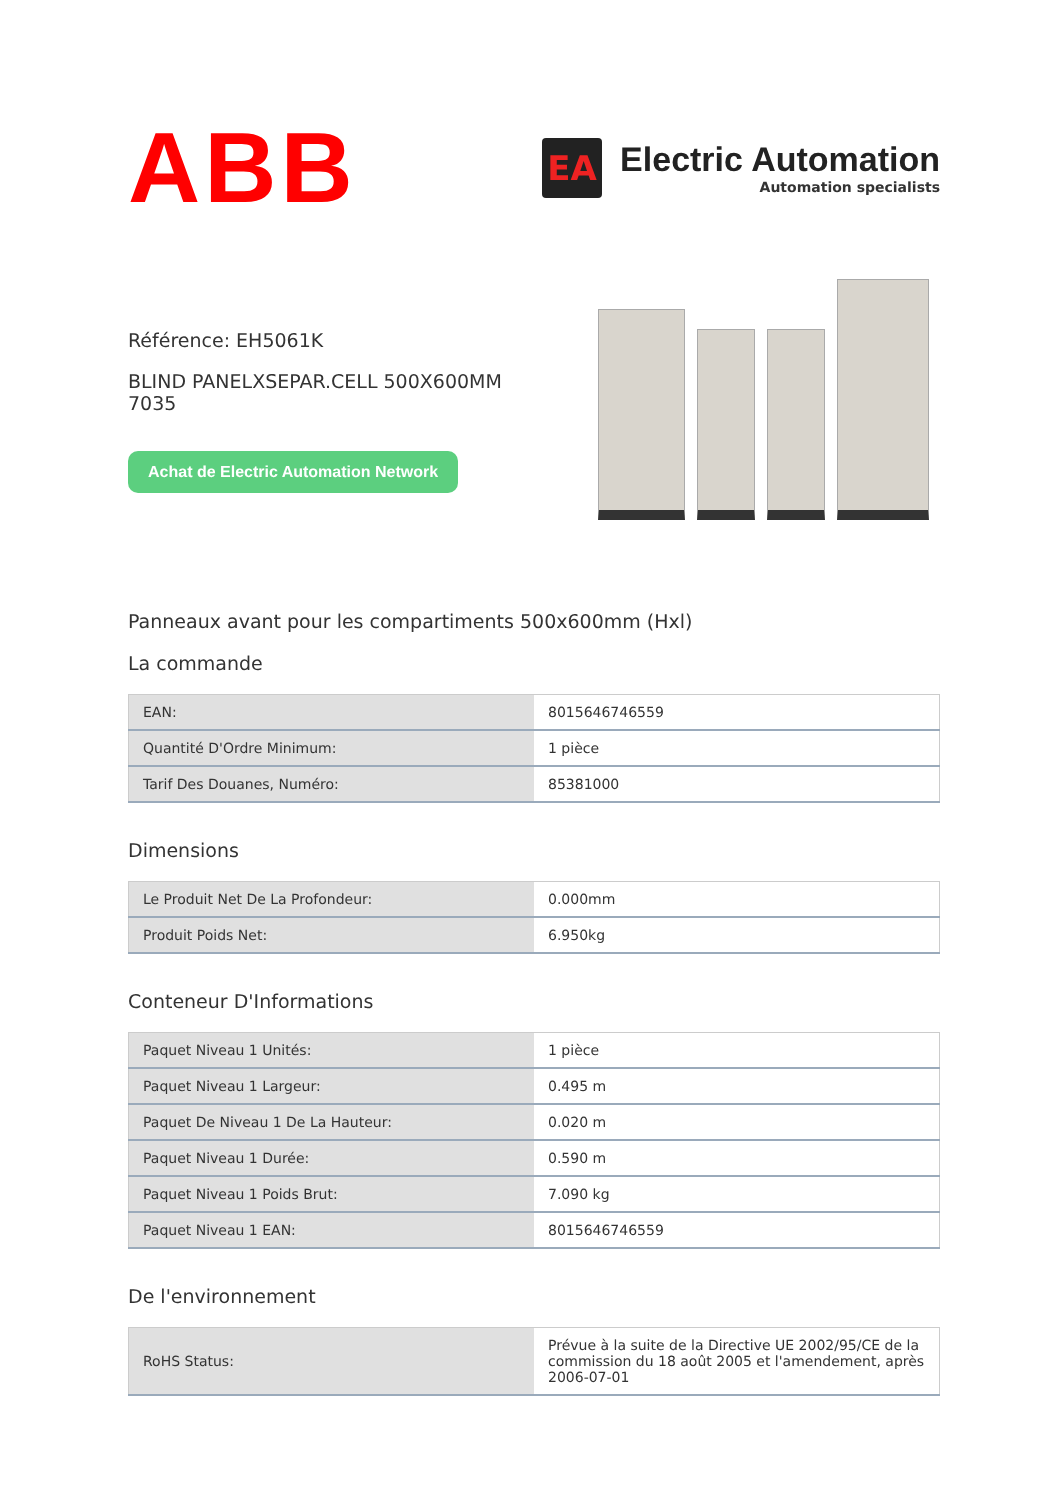ABB
EA
Electric Automation
Automation specialists
Référence: EH5061K
BLIND PANELXSEPAR.CELL 500X600MM 7035
Achat de Electric Automation Network
Panneaux avant pour les compartiments 500x600mm (Hxl)
La commande
| EAN: | 8015646746559 |
| Quantité D'Ordre Minimum: | 1 pièce |
| Tarif Des Douanes, Numéro: | 85381000 |
Dimensions
| Le Produit Net De La Profondeur: | 0.000mm |
| Produit Poids Net: | 6.950kg |
Conteneur D'Informations
| Paquet Niveau 1 Unités: | 1 pièce |
| Paquet Niveau 1 Largeur: | 0.495 m |
| Paquet De Niveau 1 De La Hauteur: | 0.020 m |
| Paquet Niveau 1 Durée: | 0.590 m |
| Paquet Niveau 1 Poids Brut: | 7.090 kg |
| Paquet Niveau 1 EAN: | 8015646746559 |
De l'environnement
| RoHS Status: | Prévue à la suite de la Directive UE 2002/95/CE de la commission du 18 août 2005 et l'amendement, après 2006-07-01 |